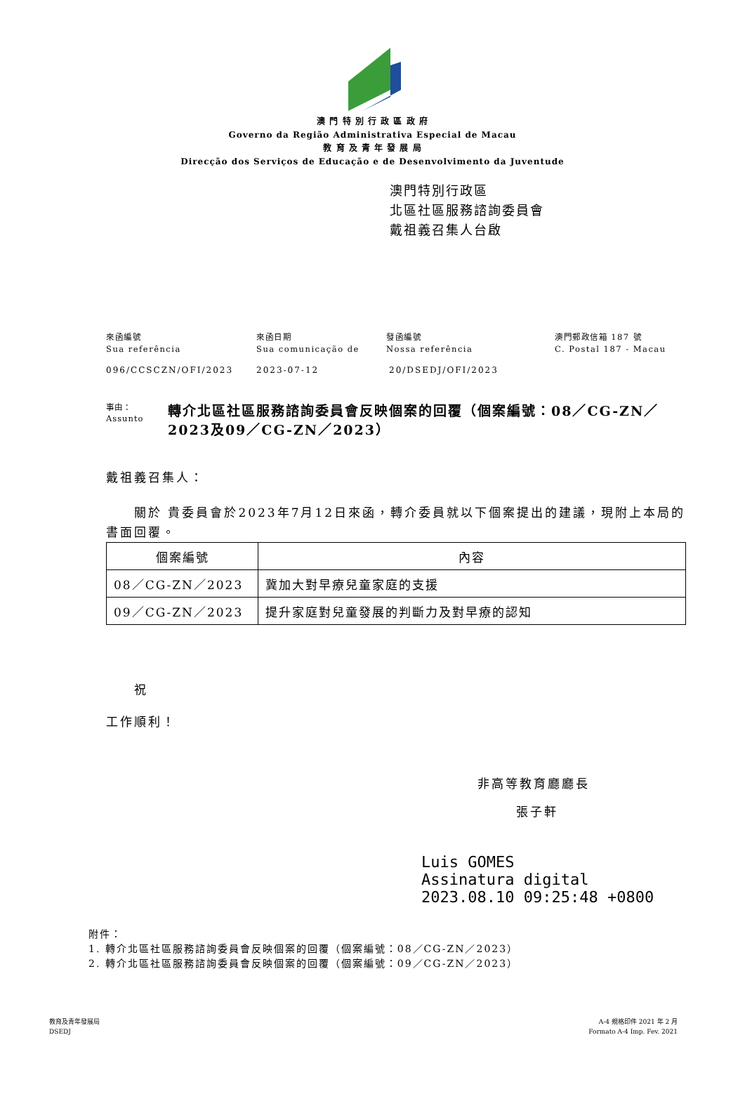澳 門 特 別 行 政 區 政 府
Governo da Região Administrativa Especial de Macau
教 育 及 青 年 發 展 局
Direcção dos Serviços de Educação e de Desenvolvimento da Juventude
澳門特別行政區
北區社區服務諮詢委員會
戴祖義召集人台啟
來函編號
Sua referência
來函日期
Sua comunicação de
發函編號
Nossa referência
澳門郵政信箱 187 號
C. Postal 187 - Macau
096/CCSCZN/OFI/2023 2023-07-12 20/DSEDJ/OFI/2023
事由：
Assunto
轉介北區社區服務諮詢委員會反映個案的回覆（個案編號：08／CG-ZN／2023及09／CG-ZN／2023）
戴祖義召集人：
　　關於 貴委員會於2023年7月12日來函，轉介委員就以下個案提出的建議，現附上本局的書面回覆。
| 個案編號 | 內容 |
| --- | --- |
| 08／CG-ZN／2023 | 冀加大對早療兒童家庭的支援 |
| 09／CG-ZN／2023 | 提升家庭對兒童發展的判斷力及對早療的認知 |
　　祝
工作順利！
非高等教育廳廳長
張子軒
Luis GOMES
Assinatura digital
2023.08.10 09:25:48 +0800
附件：
1. 轉介北區社區服務諮詢委員會反映個案的回覆（個案編號：08／CG-ZN／2023）
2. 轉介北區社區服務諮詢委員會反映個案的回覆（個案編號：09／CG-ZN／2023）
教育及青年發展局
DSEDJ
A-4 規格印件 2021 年 2 月
Formato A-4 Imp. Fev. 2021